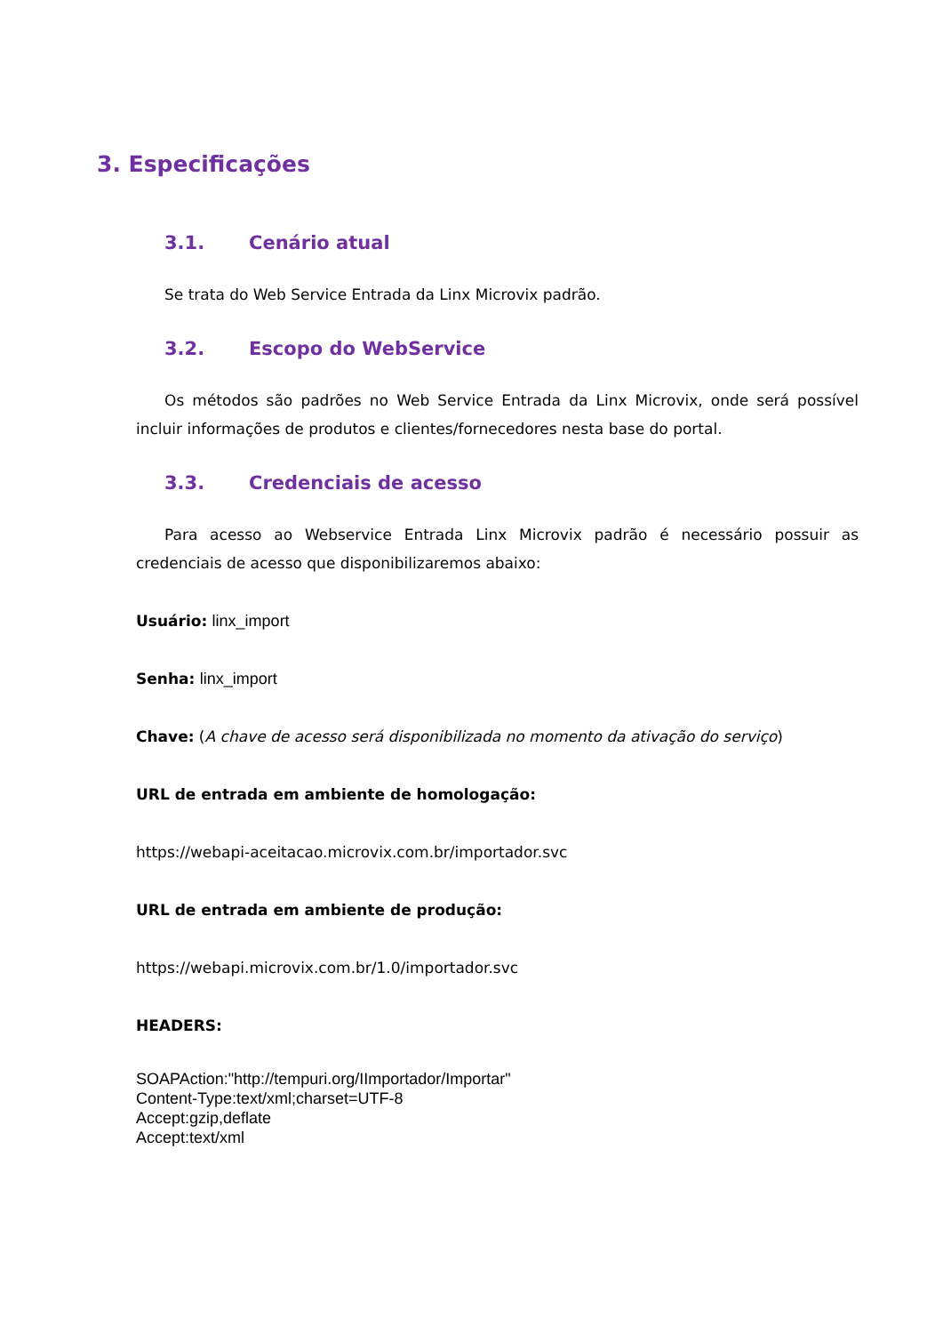3. Especificações
3.1. Cenário atual
Se trata do Web Service Entrada da Linx Microvix padrão.
3.2. Escopo do WebService
Os métodos são padrões no Web Service Entrada da Linx Microvix, onde será possível incluir informações de produtos e clientes/fornecedores nesta base do portal.
3.3. Credenciais de acesso
Para acesso ao Webservice Entrada Linx Microvix padrão é necessário possuir as credenciais de acesso que disponibilizaremos abaixo:
Usuário: linx_import
Senha: linx_import
Chave: (A chave de acesso será disponibilizada no momento da ativação do serviço)
URL de entrada em ambiente de homologação:
https://webapi-aceitacao.microvix.com.br/importador.svc
URL de entrada em ambiente de produção:
https://webapi.microvix.com.br/1.0/importador.svc
HEADERS:
SOAPAction:"http://tempuri.org/IImportador/Importar"
Content-Type:text/xml;charset=UTF-8
Accept:gzip,deflate
Accept:text/xml